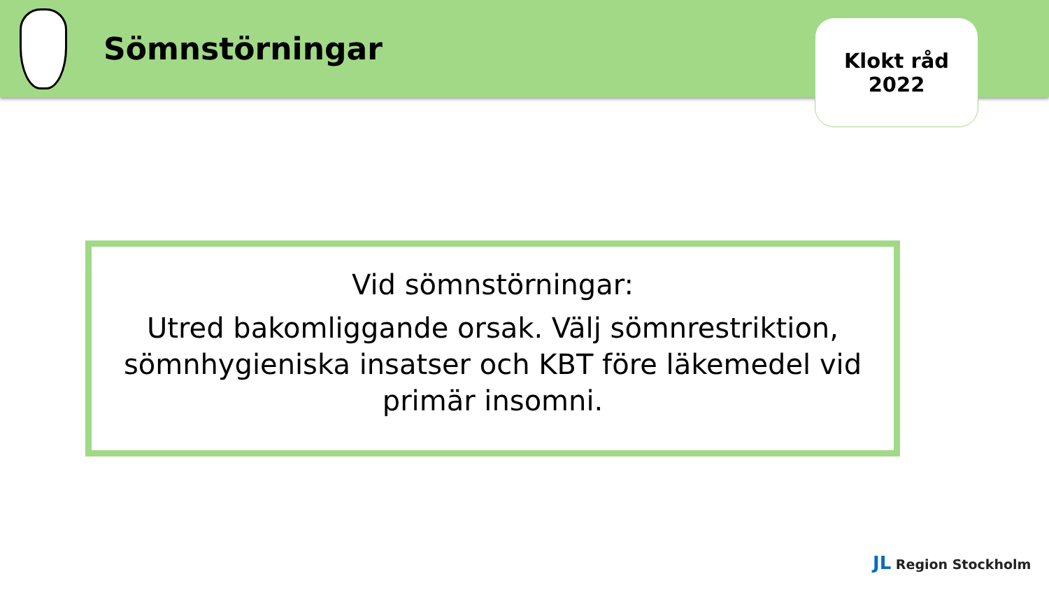Sömnstörningar
Klokt råd
2022
Vid sömnstörningar:
Utred bakomliggande orsak. Välj sömnrestriktion, sömnhygieniska insatser och KBT före läkemedel vid primär insomni.
JL Region Stockholm